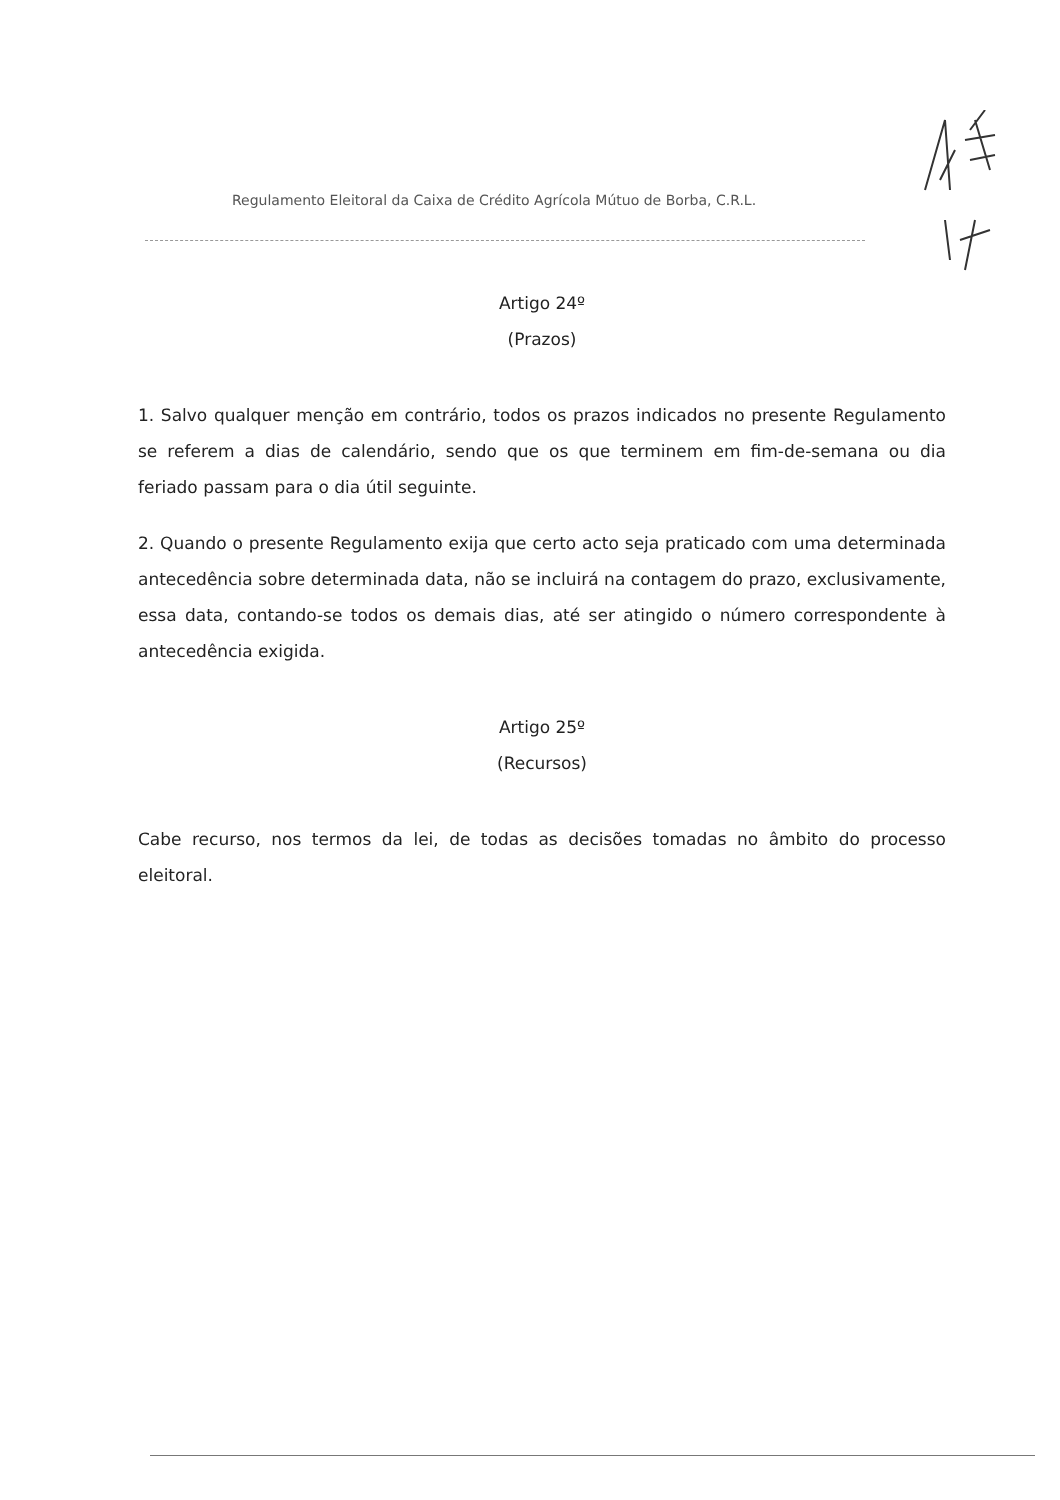Regulamento Eleitoral da Caixa de Crédito Agrícola Mútuo de Borba, C.R.L.
Artigo 24º
(Prazos)
1. Salvo qualquer menção em contrário, todos os prazos indicados no presente Regulamento se referem a dias de calendário, sendo que os que terminem em fim-de-semana ou dia feriado passam para o dia útil seguinte.
2. Quando o presente Regulamento exija que certo acto seja praticado com uma determinada antecedência sobre determinada data, não se incluirá na contagem do prazo, exclusivamente, essa data, contando-se todos os demais dias, até ser atingido o número correspondente à antecedência exigida.
Artigo 25º
(Recursos)
Cabe recurso, nos termos da lei, de todas as decisões tomadas no âmbito do processo eleitoral.